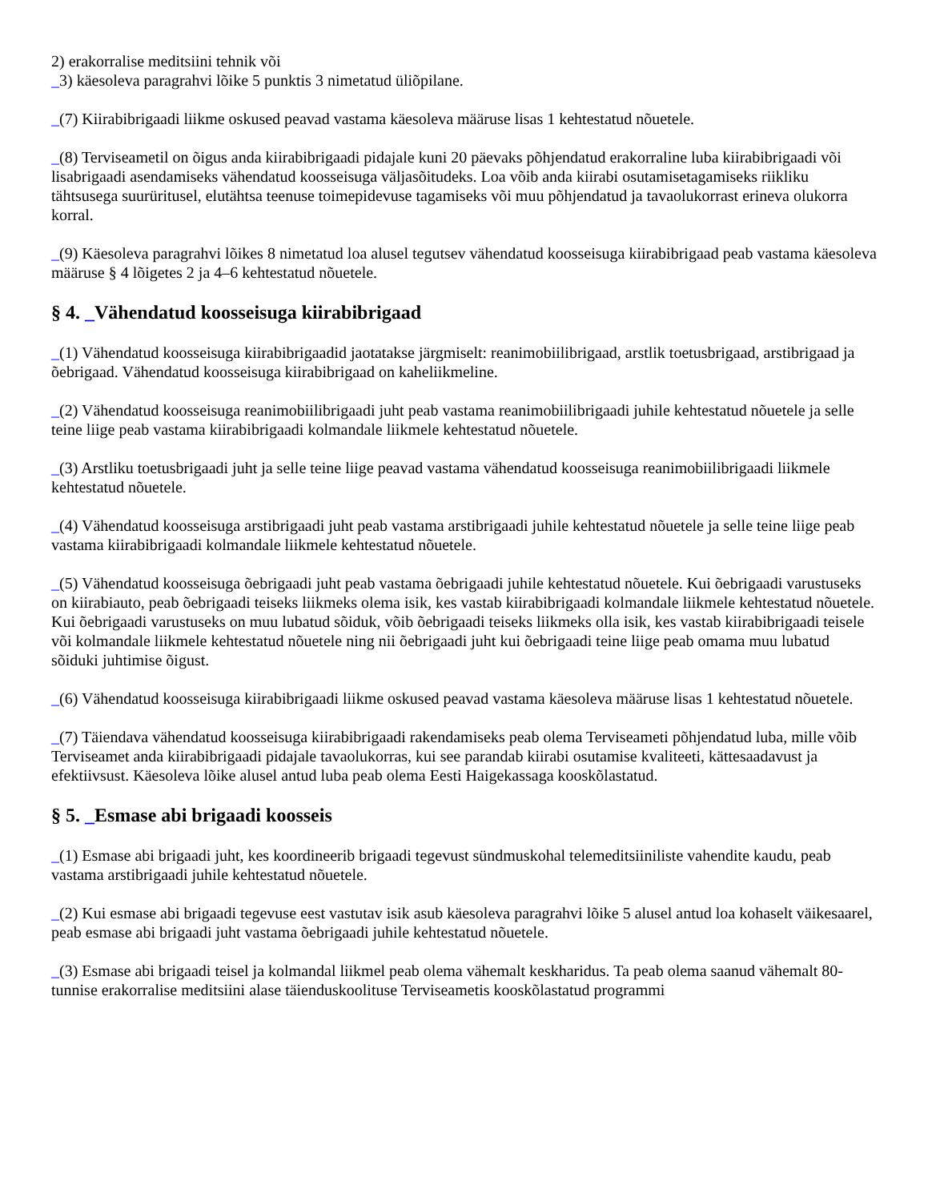2) erakorralise meditsiini tehnik või
_3) käesoleva paragrahvi lõike 5 punktis 3 nimetatud üliõpilane.
_(7) Kiirabibrigaadi liikme oskused peavad vastama käesoleva määruse lisas 1 kehtestatud nõuetele.
_(8) Terviseametil on õigus anda kiirabibrigaadi pidajale kuni 20 päevaks põhjendatud erakorraline luba kiirabibrigaadi või lisabrigaadi asendamiseks vähendatud koosseisuga väljasõitudeks. Loa võib anda kiirabi osutamisetagamiseks riikliku tähtsusega suurüritusel, elutähtsa teenuse toimepidevuse tagamiseks või muu põhjendatud ja tavaolukorrast erineva olukorra korral.
_(9) Käesoleva paragrahvi lõikes 8 nimetatud loa alusel tegutsev vähendatud koosseisuga kiirabibrigaad peab vastama käesoleva määruse § 4 lõigetes 2 ja 4–6 kehtestatud nõuetele.
§ 4. _Vähendatud koosseisuga kiirabibrigaad
_(1) Vähendatud koosseisuga kiirabibrigaadid jaotatakse järgmiselt: reanimobiilibrigaad, arstlik toetusbrigaad, arstibrigaad ja õebrigaad. Vähendatud koosseisuga kiirabibrigaad on kaheliikmeline.
_(2) Vähendatud koosseisuga reanimobiilibrigaadi juht peab vastama reanimobiilibrigaadi juhile kehtestatud nõuetele ja selle teine liige peab vastama kiirabibrigaadi kolmandale liikmele kehtestatud nõuetele.
_(3) Arstliku toetusbrigaadi juht ja selle teine liige peavad vastama vähendatud koosseisuga reanimobiilibrigaadi liikmele kehtestatud nõuetele.
_(4) Vähendatud koosseisuga arstibrigaadi juht peab vastama arstibrigaadi juhile kehtestatud nõuetele ja selle teine liige peab vastama kiirabibrigaadi kolmandale liikmele kehtestatud nõuetele.
_(5) Vähendatud koosseisuga õebrigaadi juht peab vastama õebrigaadi juhile kehtestatud nõuetele. Kui õebrigaadi varustuseks on kiirabiauto, peab õebrigaadi teiseks liikmeks olema isik, kes vastab kiirabibrigaadi kolmandale liikmele kehtestatud nõuetele. Kui õebrigaadi varustuseks on muu lubatud sõiduk, võib õebrigaadi teiseks liikmeks olla isik, kes vastab kiirabibrigaadi teisele või kolmandale liikmele kehtestatud nõuetele ning nii õebrigaadi juht kui õebrigaadi teine liige peab omama muu lubatud sõiduki juhtimise õigust.
_(6) Vähendatud koosseisuga kiirabibrigaadi liikme oskused peavad vastama käesoleva määruse lisas 1 kehtestatud nõuetele.
_(7) Täiendava vähendatud koosseisuga kiirabibrigaadi rakendamiseks peab olema Terviseameti põhjendatud luba, mille võib Terviseamet anda kiirabibrigaadi pidajale tavaolukorras, kui see parandab kiirabi osutamise kvaliteeti, kättesaadavust ja efektiivsust. Käesoleva lõike alusel antud luba peab olema Eesti Haigekassaga kooskõlastatud.
§ 5. _Esmase abi brigaadi koosseis
_(1) Esmase abi brigaadi juht, kes koordineerib brigaadi tegevust sündmuskohal telemeditsiiniliste vahendite kaudu, peab vastama arstibrigaadi juhile kehtestatud nõuetele.
_(2) Kui esmase abi brigaadi tegevuse eest vastutav isik asub käesoleva paragrahvi lõike 5 alusel antud loa kohaselt väikesaarel, peab esmase abi brigaadi juht vastama õebrigaadi juhile kehtestatud nõuetele.
_(3) Esmase abi brigaadi teisel ja kolmandal liikmel peab olema vähemalt keskharidus. Ta peab olema saanud vähemalt 80-tunnise erakorralise meditsiini alase täienduskoolituse Terviseametis kooskõlastatud programmi